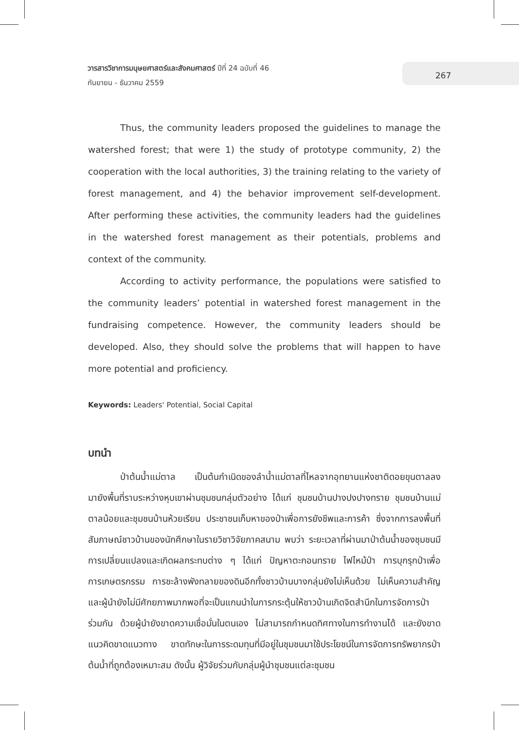วารสารวิชาการมนุษยศาสตร์และสังคมศาสตร์ ปีที่ 24 ฉบับที่ 46
กันยายน - ธันวาคม 2559
267
Thus, the community leaders proposed the guidelines to manage the watershed forest; that were 1) the study of prototype community, 2) the cooperation with the local authorities, 3) the training relating to the variety of forest management, and 4) the behavior improvement self-development. After performing these activities, the community leaders had the guidelines in the watershed forest management as their potentials, problems and context of the community.
According to activity performance, the populations were satisfied to the community leaders’ potential in watershed forest management in the fundraising competence. However, the community leaders should be developed. Also, they should solve the problems that will happen to have more potential and proficiency.
Keywords: Leaders' Potential, Social Capital
บทนำ
ป่าต้นน้ำแม่ตาล เป็นต้นกำเนิดของลำน้ำแม่ตาลที่ไหลจากอุทยานแห่งชาติดอยขุนตาลลงมายังพื้นที่ราบระหว่างหุบเขาผ่านชุมชนกลุ่มตัวอย่าง ได้แก่ ชุมชนบ้านปางปงปางทราย ชุมชนบ้านแม่ตาลน้อยและชุมชนบ้านห้วยเรียน ประชาชนเก็บหาของป่าเพื่อการยังชีพและการค้า ซึ่งจากการลงพื้นที่สัมภาษณ์ชาวบ้านของนักศึกษาในรายวิชาวิจัยภาคสนาม พบว่า ระยะเวลาที่ผ่านมาป่าต้นน้ำของชุมชนมีการเปลี่ยนแปลงและเกิดผลกระทบต่าง ๆ ได้แก่ ปัญหาตะกอนทราย ไฟไหม้ป่า การบุกรุกป่าเพื่อการเกษตรกรรม การชะล้างพังทลายของดินอีกทั้งชาวบ้านบางกลุ่มยังไม่เห็นด้วย ไม่เห็นความสำคัญและผู้นำยังไม่มีศักยภาพมากพอที่จะเป็นแกนนำในการกระตุ้นให้ชาวบ้านเกิดจิตสำนึกในการจัดการป่าร่วมกัน ด้วยผู้นำยังขาดความเชื่อมั่นในตนเอง ไม่สามารถกำหนดทิศทางในการทำงานได้ และยังขาดแนวคิดขาดแนวทาง ขาดทักษะในการระดมทุนที่มีอยู่ในชุมชนมาใช้ประโยชน์ในการจัดการทรัพยากรป่าต้นน้ำที่ถูกต้องเหมาะสม ดังนั้น ผู้วิจัยร่วมกับกลุ่มผู้นำชุมชนแต่ละชุมชน